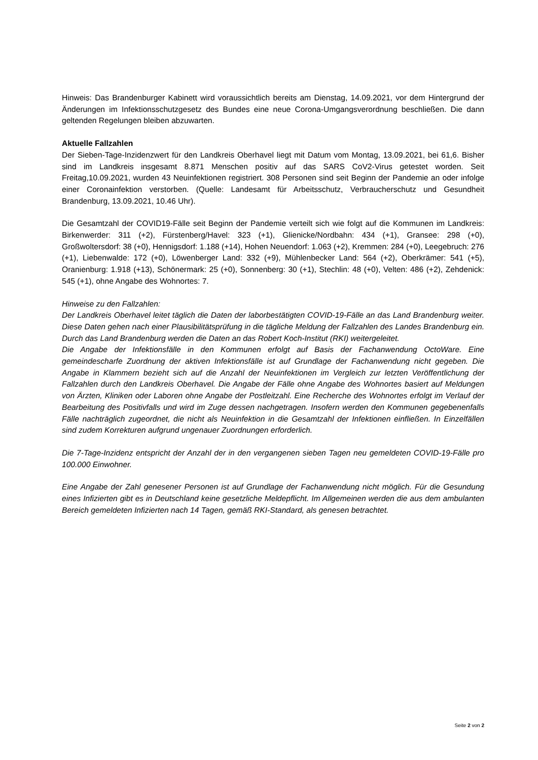Hinweis: Das Brandenburger Kabinett wird voraussichtlich bereits am Dienstag, 14.09.2021, vor dem Hintergrund der Änderungen im Infektionsschutzgesetz des Bundes eine neue Corona-Umgangsverordnung beschließen. Die dann geltenden Regelungen bleiben abzuwarten.
Aktuelle Fallzahlen
Der Sieben-Tage-Inzidenzwert für den Landkreis Oberhavel liegt mit Datum vom Montag, 13.09.2021, bei 61,6. Bisher sind im Landkreis insgesamt 8.871 Menschen positiv auf das SARS CoV2-Virus getestet worden. Seit Freitag,10.09.2021, wurden 43 Neuinfektionen registriert. 308 Personen sind seit Beginn der Pandemie an oder infolge einer Coronainfektion verstorben. (Quelle: Landesamt für Arbeitsschutz, Verbraucherschutz und Gesundheit Brandenburg, 13.09.2021, 10.46 Uhr).
Die Gesamtzahl der COVID19-Fälle seit Beginn der Pandemie verteilt sich wie folgt auf die Kommunen im Landkreis: Birkenwerder: 311 (+2), Fürstenberg/Havel: 323 (+1), Glienicke/Nordbahn: 434 (+1), Gransee: 298 (+0), Großwoltersdorf: 38 (+0), Hennigsdorf: 1.188 (+14), Hohen Neuendorf: 1.063 (+2), Kremmen: 284 (+0), Leegebruch: 276 (+1), Liebenwalde: 172 (+0), Löwenberger Land: 332 (+9), Mühlenbecker Land: 564 (+2), Oberkrämer: 541 (+5), Oranienburg: 1.918 (+13), Schönermark: 25 (+0), Sonnenberg: 30 (+1), Stechlin: 48 (+0), Velten: 486 (+2), Zehdenick: 545 (+1), ohne Angabe des Wohnortes: 7.
Hinweise zu den Fallzahlen:
Der Landkreis Oberhavel leitet täglich die Daten der laborbestätigten COVID-19-Fälle an das Land Brandenburg weiter. Diese Daten gehen nach einer Plausibilitätsprüfung in die tägliche Meldung der Fallzahlen des Landes Brandenburg ein. Durch das Land Brandenburg werden die Daten an das Robert Koch-Institut (RKI) weitergeleitet.
Die Angabe der Infektionsfälle in den Kommunen erfolgt auf Basis der Fachanwendung OctoWare. Eine gemeindescharfe Zuordnung der aktiven Infektionsfälle ist auf Grundlage der Fachanwendung nicht gegeben. Die Angabe in Klammern bezieht sich auf die Anzahl der Neuinfektionen im Vergleich zur letzten Veröffentlichung der Fallzahlen durch den Landkreis Oberhavel. Die Angabe der Fälle ohne Angabe des Wohnortes basiert auf Meldungen von Ärzten, Kliniken oder Laboren ohne Angabe der Postleitzahl. Eine Recherche des Wohnortes erfolgt im Verlauf der Bearbeitung des Positivfalls und wird im Zuge dessen nachgetragen. Insofern werden den Kommunen gegebenenfalls Fälle nachträglich zugeordnet, die nicht als Neuinfektion in die Gesamtzahl der Infektionen einfließen. In Einzelfällen sind zudem Korrekturen aufgrund ungenauer Zuordnungen erforderlich.
Die 7-Tage-Inzidenz entspricht der Anzahl der in den vergangenen sieben Tagen neu gemeldeten COVID-19-Fälle pro 100.000 Einwohner.
Eine Angabe der Zahl genesener Personen ist auf Grundlage der Fachanwendung nicht möglich. Für die Gesundung eines Infizierten gibt es in Deutschland keine gesetzliche Meldepflicht. Im Allgemeinen werden die aus dem ambulanten Bereich gemeldeten Infizierten nach 14 Tagen, gemäß RKI-Standard, als genesen betrachtet.
Seite 2 von 2